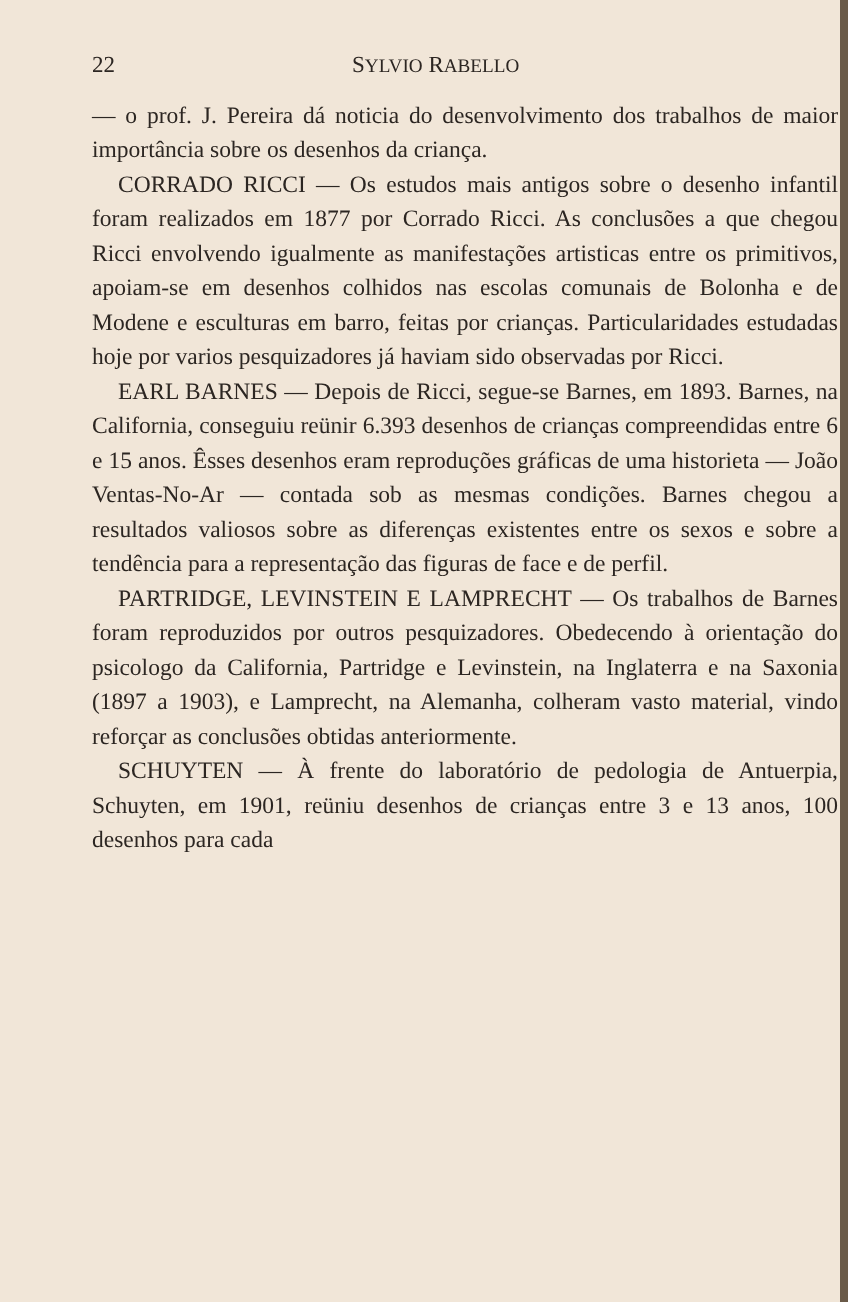22 SYLVIO RABELLO
— o prof. J. Pereira dá noticia do desenvolvimento dos trabalhos de maior importância sobre os desenhos da criança.
CORRADO RICCI — Os estudos mais antigos sobre o desenho infantil foram realizados em 1877 por Corrado Ricci. As conclusões a que chegou Ricci envolvendo igualmente as manifestações artisticas entre os primitivos, apoiam-se em desenhos colhidos nas escolas comunais de Bolonha e de Modene e esculturas em barro, feitas por crianças. Particularidades estudadas hoje por varios pesquizadores já haviam sido observadas por Ricci.
EARL BARNES — Depois de Ricci, segue-se Barnes, em 1893. Barnes, na California, conseguiu reünir 6.393 desenhos de crianças compreendidas entre 6 e 15 anos. Êsses desenhos eram reproduções gráficas de uma historieta — João Ventas-No-Ar — contada sob as mesmas condições. Barnes chegou a resultados valiosos sobre as diferenças existentes entre os sexos e sobre a tendência para a representação das figuras de face e de perfil.
PARTRIDGE, LEVINSTEIN E LAMPRECHT — Os trabalhos de Barnes foram reproduzidos por outros pesquizadores. Obedecendo à orientação do psicologo da California, Partridge e Levinstein, na Inglaterra e na Saxonia (1897 a 1903), e Lamprecht, na Alemanha, colheram vasto material, vindo reforçar as conclusões obtidas anteriormente.
SCHUYTEN — À frente do laboratório de pedologia de Antuerpia, Schuyten, em 1901, reüniu desenhos de crianças entre 3 e 13 anos, 100 desenhos para cada